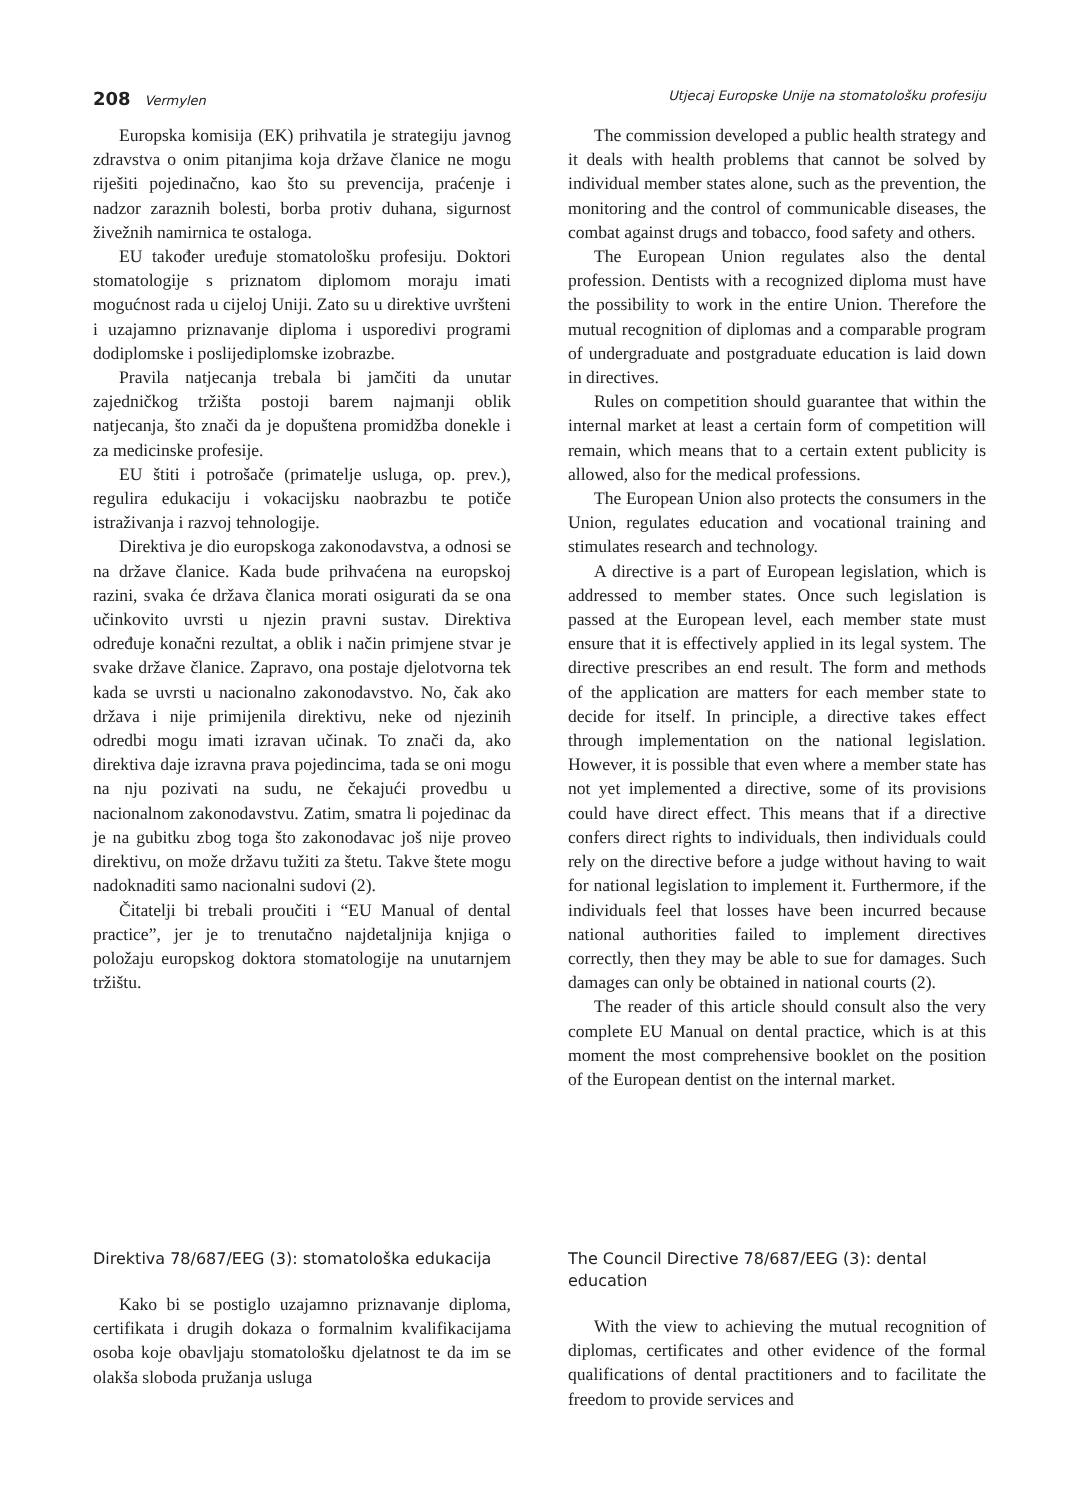208 Vermylen Utjecaj Europske Unije na stomatološku profesiju
Europska komisija (EK) prihvatila je strategiju javnog zdravstva o onim pitanjima koja države članice ne mogu riješiti pojedinačno, kao što su prevencija, praćenje i nadzor zaraznih bolesti, borba protiv duhana, sigurnost živežnih namirnica te ostaloga.
EU također uređuje stomatološku profesiju. Doktori stomatologije s priznatom diplomom moraju imati mogućnost rada u cijeloj Uniji. Zato su u direktive uvršteni i uzajamno priznavanje diploma i usporedivi programi dodiplomske i poslijediplomske izobrazbe.
Pravila natjecanja trebala bi jamčiti da unutar zajedničkog tržišta postoji barem najmanji oblik natjecanja, što znači da je dopuštena promidžba donekle i za medicinske profesije.
EU štiti i potrošače (primatelje usluga, op. prev.), regulira edukaciju i vokacijsku naobrazbu te potiče istraživanja i razvoj tehnologije.
Direktiva je dio europskoga zakonodavstva, a odnosi se na države članice. Kada bude prihvaćena na europskoj razini, svaka će država članica morati osigurati da se ona učinkovito uvrsti u njezin pravni sustav. Direktiva određuje konačni rezultat, a oblik i način primjene stvar je svake države članice. Zapravo, ona postaje djelotvorna tek kada se uvrsti u nacionalno zakonodavstvo. No, čak ako država i nije primijenila direktivu, neke od njezinih odredbi mogu imati izravan učinak. To znači da, ako direktiva daje izravna prava pojedincima, tada se oni mogu na nju pozivati na sudu, ne čekajući provedbu u nacionalnom zakonodavstvu. Zatim, smatra li pojedinac da je na gubitku zbog toga što zakonodavac još nije proveo direktivu, on može državu tužiti za štetu. Takve štete mogu nadoknaditi samo nacionalni sudovi (2).
Čitatelji bi trebali proučiti i “EU Manual of dental practice”, jer je to trenutačno najdetaljnija knjiga o položaju europskog doktora stomatologije na unutarnjem tržištu.
The commission developed a public health strategy and it deals with health problems that cannot be solved by individual member states alone, such as the prevention, the monitoring and the control of communicable diseases, the combat against drugs and tobacco, food safety and others.
The European Union regulates also the dental profession. Dentists with a recognized diploma must have the possibility to work in the entire Union. Therefore the mutual recognition of diplomas and a comparable program of undergraduate and postgraduate education is laid down in directives.
Rules on competition should guarantee that within the internal market at least a certain form of competition will remain, which means that to a certain extent publicity is allowed, also for the medical professions.
The European Union also protects the consumers in the Union, regulates education and vocational training and stimulates research and technology.
A directive is a part of European legislation, which is addressed to member states. Once such legislation is passed at the European level, each member state must ensure that it is effectively applied in its legal system. The directive prescribes an end result. The form and methods of the application are matters for each member state to decide for itself. In principle, a directive takes effect through implementation on the national legislation. However, it is possible that even where a member state has not yet implemented a directive, some of its provisions could have direct effect. This means that if a directive confers direct rights to individuals, then individuals could rely on the directive before a judge without having to wait for national legislation to implement it. Furthermore, if the individuals feel that losses have been incurred because national authorities failed to implement directives correctly, then they may be able to sue for damages. Such damages can only be obtained in national courts (2).
The reader of this article should consult also the very complete EU Manual on dental practice, which is at this moment the most comprehensive booklet on the position of the European dentist on the internal market.
Direktiva 78/687/EEG (3): stomatološka edukacija
Kako bi se postiglo uzajamno priznavanje diploma, certifikata i drugih dokaza o formalnim kvalifikacijama osoba koje obavljaju stomatološku djelatnost te da im se olakša sloboda pružanja usluga
The Council Directive 78/687/EEG (3): dental education
With the view to achieving the mutual recognition of diplomas, certificates and other evidence of the formal qualifications of dental practitioners and to facilitate the freedom to provide services and